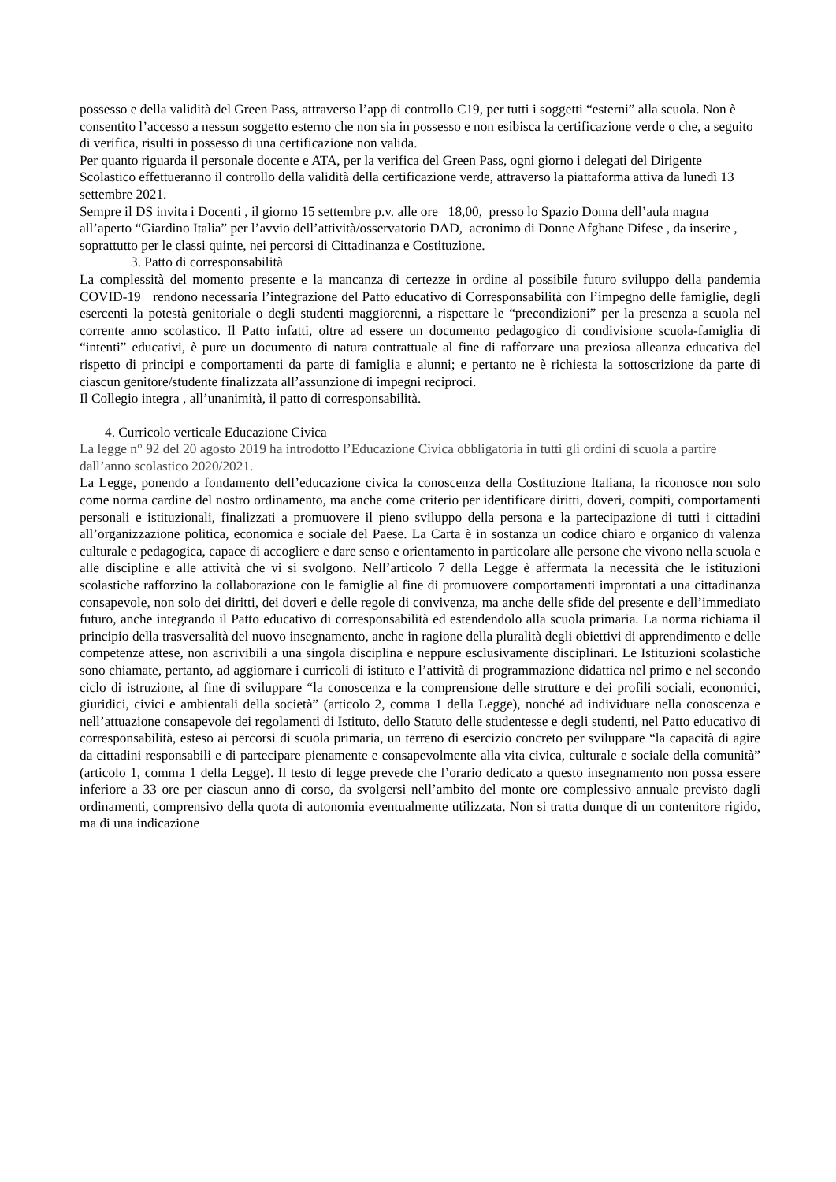possesso e della validità del Green Pass, attraverso l’app di controllo C19, per tutti i soggetti “esterni” alla scuola. Non è consentito l’accesso a nessun soggetto esterno che non sia in possesso e non esibisca la certificazione verde o che, a seguito di verifica, risulti in possesso di una certificazione non valida.
Per quanto riguarda il personale docente e ATA, per la verifica del Green Pass, ogni giorno i delegati del Dirigente Scolastico effettueranno il controllo della validità della certificazione verde, attraverso la piattaforma attiva da lunedì 13 settembre 2021.
Sempre il DS invita i Docenti , il giorno 15 settembre p.v. alle ore 18,00, presso lo Spazio Donna dell’aula magna all’aperto “Giardino Italia” per l’avvio dell’attività/osservatorio DAD, acronimo di Donne Afghane Difese , da inserire , soprattutto per le classi quinte, nei percorsi di Cittadinanza e Costituzione.
3. Patto di corresponsabilità
La complessità del momento presente e la mancanza di certezze in ordine al possibile futuro sviluppo della pandemia COVID-19 rendono necessaria l’integrazione del Patto educativo di Corresponsabilità con l’impegno delle famiglie, degli esercenti la potestà genitoriale o degli studenti maggiorenni, a rispettare le “precondizioni” per la presenza a scuola nel corrente anno scolastico. Il Patto infatti, oltre ad essere un documento pedagogico di condivisione scuola-famiglia di “intenti” educativi, è pure un documento di natura contrattuale al fine di rafforzare una preziosa alleanza educativa del rispetto di principi e comportamenti da parte di famiglia e alunni; e pertanto ne è richiesta la sottoscrizione da parte di ciascun genitore/studente finalizzata all’assunzione di impegni reciproci.
Il Collegio integra , all’unanimità, il patto di corresponsabilità.
4. Curricolo verticale Educazione Civica
La legge n° 92 del 20 agosto 2019 ha introdotto l’Educazione Civica obbligatoria in tutti gli ordini di scuola a partire dall’anno scolastico 2020/2021.
La Legge, ponendo a fondamento dell’educazione civica la conoscenza della Costituzione Italiana, la riconosce non solo come norma cardine del nostro ordinamento, ma anche come criterio per identificare diritti, doveri, compiti, comportamenti personali e istituzionali, finalizzati a promuovere il pieno sviluppo della persona e la partecipazione di tutti i cittadini all’organizzazione politica, economica e sociale del Paese. La Carta è in sostanza un codice chiaro e organico di valenza culturale e pedagogica, capace di accogliere e dare senso e orientamento in particolare alle persone che vivono nella scuola e alle discipline e alle attività che vi si svolgono. Nell’articolo 7 della Legge è affermata la necessità che le istituzioni scolastiche rafforzino la collaborazione con le famiglie al fine di promuovere comportamenti improntati a una cittadinanza consapevole, non solo dei diritti, dei doveri e delle regole di convivenza, ma anche delle sfide del presente e dell’immediato futuro, anche integrando il Patto educativo di corresponsabilità ed estendendolo alla scuola primaria. La norma richiama il principio della trasversalità del nuovo insegnamento, anche in ragione della pluralità degli obiettivi di apprendimento e delle competenze attese, non ascrivibili a una singola disciplina e neppure esclusivamente disciplinari. Le Istituzioni scolastiche sono chiamate, pertanto, ad aggiornare i curricoli di istituto e l’attività di programmazione didattica nel primo e nel secondo ciclo di istruzione, al fine di sviluppare “la conoscenza e la comprensione delle strutture e dei profili sociali, economici, giuridici, civici e ambientali della società” (articolo 2, comma 1 della Legge), nonché ad individuare nella conoscenza e nell’attuazione consapevole dei regolamenti di Istituto, dello Statuto delle studentesse e degli studenti, nel Patto educativo di corresponsabilità, esteso ai percorsi di scuola primaria, un terreno di esercizio concreto per sviluppare “la capacità di agire da cittadini responsabili e di partecipare pienamente e consapevolmente alla vita civica, culturale e sociale della comunità” (articolo 1, comma 1 della Legge). Il testo di legge prevede che l’orario dedicato a questo insegnamento non possa essere inferiore a 33 ore per ciascun anno di corso, da svolgersi nell’ambito del monte ore complessivo annuale previsto dagli ordinamenti, comprensivo della quota di autonomia eventualmente utilizzata. Non si tratta dunque di un contenitore rigido, ma di una indicazione